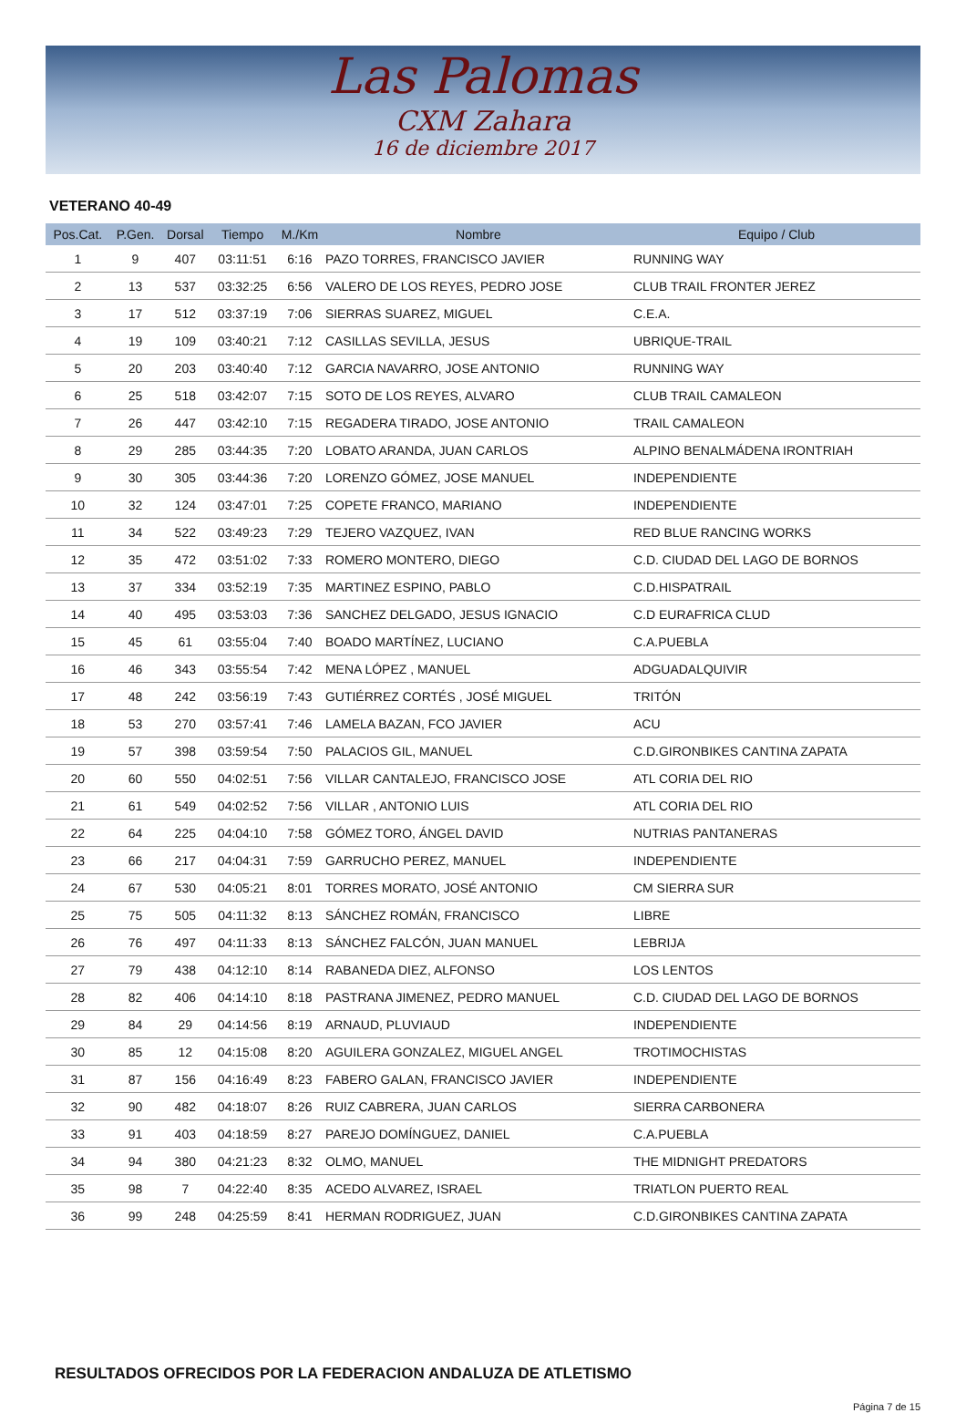Las Palomas
CXM Zahara
16 de diciembre 2017
VETERANO 40-49
| Pos.Cat. | P.Gen. | Dorsal | Tiempo | M./Km | Nombre | Equipo / Club |
| --- | --- | --- | --- | --- | --- | --- |
| 1 | 9 | 407 | 03:11:51 | 6:16 | PAZO TORRES, FRANCISCO JAVIER | RUNNING WAY |
| 2 | 13 | 537 | 03:32:25 | 6:56 | VALERO DE LOS REYES, PEDRO JOSE | CLUB TRAIL FRONTER JEREZ |
| 3 | 17 | 512 | 03:37:19 | 7:06 | SIERRAS SUAREZ, MIGUEL | C.E.A. |
| 4 | 19 | 109 | 03:40:21 | 7:12 | CASILLAS SEVILLA, JESUS | UBRIQUE-TRAIL |
| 5 | 20 | 203 | 03:40:40 | 7:12 | GARCIA NAVARRO, JOSE ANTONIO | RUNNING WAY |
| 6 | 25 | 518 | 03:42:07 | 7:15 | SOTO DE LOS REYES, ALVARO | CLUB TRAIL CAMALEON |
| 7 | 26 | 447 | 03:42:10 | 7:15 | REGADERA TIRADO, JOSE ANTONIO | TRAIL CAMALEON |
| 8 | 29 | 285 | 03:44:35 | 7:20 | LOBATO ARANDA, JUAN CARLOS | ALPINO BENALMÁDENA IRONTRIAH |
| 9 | 30 | 305 | 03:44:36 | 7:20 | LORENZO GÓMEZ, JOSE MANUEL | INDEPENDIENTE |
| 10 | 32 | 124 | 03:47:01 | 7:25 | COPETE FRANCO, MARIANO | INDEPENDIENTE |
| 11 | 34 | 522 | 03:49:23 | 7:29 | TEJERO VAZQUEZ, IVAN | RED BLUE RANCING WORKS |
| 12 | 35 | 472 | 03:51:02 | 7:33 | ROMERO MONTERO, DIEGO | C.D. CIUDAD DEL LAGO DE BORNOS |
| 13 | 37 | 334 | 03:52:19 | 7:35 | MARTINEZ ESPINO, PABLO | C.D.HISPATRAIL |
| 14 | 40 | 495 | 03:53:03 | 7:36 | SANCHEZ DELGADO, JESUS IGNACIO | C.D EURAFRICA CLUD |
| 15 | 45 | 61 | 03:55:04 | 7:40 | BOADO MARTÍNEZ, LUCIANO | C.A.PUEBLA |
| 16 | 46 | 343 | 03:55:54 | 7:42 | MENA LÓPEZ , MANUEL | ADGUADALQUIVIR |
| 17 | 48 | 242 | 03:56:19 | 7:43 | GUTIÉRREZ CORTÉS , JOSÉ MIGUEL | TRITÓN |
| 18 | 53 | 270 | 03:57:41 | 7:46 | LAMELA BAZAN, FCO JAVIER | ACU |
| 19 | 57 | 398 | 03:59:54 | 7:50 | PALACIOS GIL, MANUEL | C.D.GIRONBIKES CANTINA ZAPATA |
| 20 | 60 | 550 | 04:02:51 | 7:56 | VILLAR CANTALEJO, FRANCISCO JOSE | ATL CORIA DEL RIO |
| 21 | 61 | 549 | 04:02:52 | 7:56 | VILLAR , ANTONIO LUIS | ATL CORIA DEL RIO |
| 22 | 64 | 225 | 04:04:10 | 7:58 | GÓMEZ TORO, ÁNGEL DAVID | NUTRIAS PANTANERAS |
| 23 | 66 | 217 | 04:04:31 | 7:59 | GARRUCHO PEREZ, MANUEL | INDEPENDIENTE |
| 24 | 67 | 530 | 04:05:21 | 8:01 | TORRES MORATO, JOSÉ ANTONIO | CM SIERRA SUR |
| 25 | 75 | 505 | 04:11:32 | 8:13 | SÁNCHEZ ROMÁN, FRANCISCO | LIBRE |
| 26 | 76 | 497 | 04:11:33 | 8:13 | SÁNCHEZ FALCÓN, JUAN MANUEL | LEBRIJA |
| 27 | 79 | 438 | 04:12:10 | 8:14 | RABANEDA DIEZ, ALFONSO | LOS LENTOS |
| 28 | 82 | 406 | 04:14:10 | 8:18 | PASTRANA JIMENEZ, PEDRO MANUEL | C.D. CIUDAD DEL LAGO DE BORNOS |
| 29 | 84 | 29 | 04:14:56 | 8:19 | ARNAUD, PLUVIAUD | INDEPENDIENTE |
| 30 | 85 | 12 | 04:15:08 | 8:20 | AGUILERA GONZALEZ, MIGUEL ANGEL | TROTIMOCHISTAS |
| 31 | 87 | 156 | 04:16:49 | 8:23 | FABERO GALAN, FRANCISCO JAVIER | INDEPENDIENTE |
| 32 | 90 | 482 | 04:18:07 | 8:26 | RUIZ CABRERA, JUAN CARLOS | SIERRA CARBONERA |
| 33 | 91 | 403 | 04:18:59 | 8:27 | PAREJO DOMÍNGUEZ, DANIEL | C.A.PUEBLA |
| 34 | 94 | 380 | 04:21:23 | 8:32 | OLMO, MANUEL | THE MIDNIGHT PREDATORS |
| 35 | 98 | 7 | 04:22:40 | 8:35 | ACEDO ALVAREZ, ISRAEL | TRIATLON PUERTO REAL |
| 36 | 99 | 248 | 04:25:59 | 8:41 | HERMAN RODRIGUEZ, JUAN | C.D.GIRONBIKES CANTINA ZAPATA |
RESULTADOS OFRECIDOS POR LA FEDERACION ANDALUZA DE ATLETISMO
Página 7 de 15